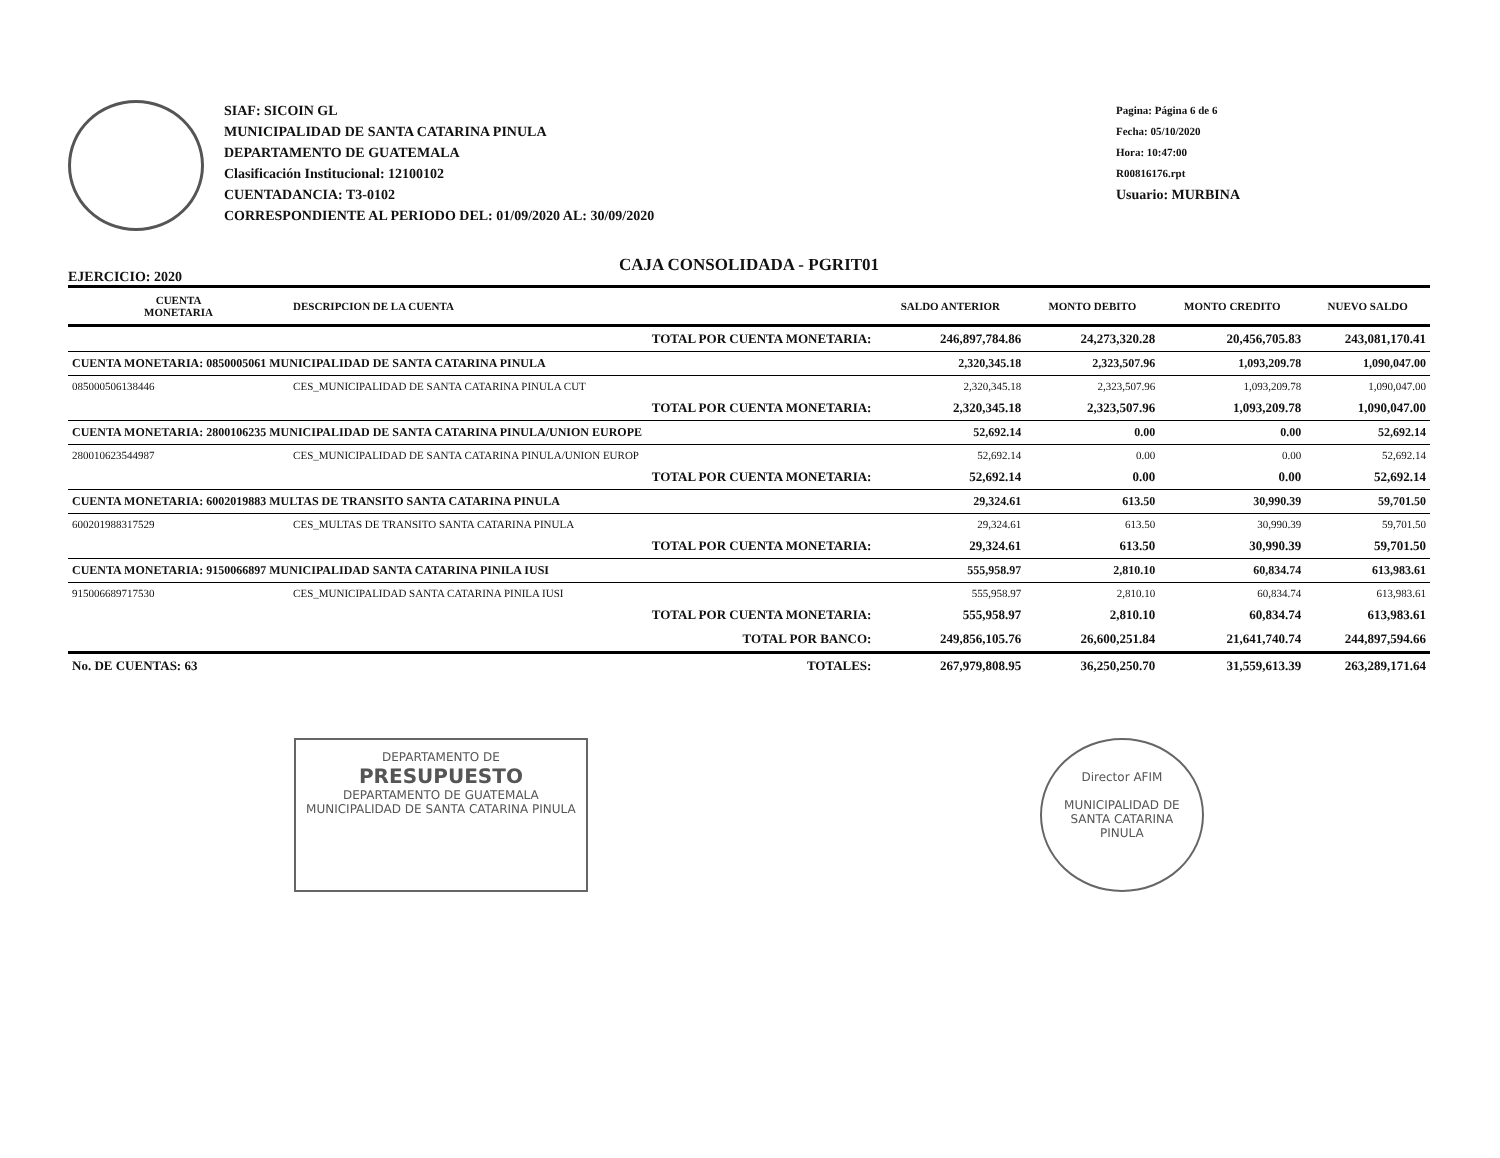SIAF: SICOIN GL
MUNICIPALIDAD DE SANTA CATARINA PINULA
DEPARTAMENTO DE GUATEMALA
Clasificación Institucional: 12100102
CUENTADANCIA: T3-0102
CORRESPONDIENTE AL PERIODO DEL: 01/09/2020 AL: 30/09/2020
Pagina: Página 6 de 6
Fecha: 05/10/2020
Hora: 10:47:00
R00816176.rpt
Usuario: MURBINA
CAJA CONSOLIDADA - PGRIT01
EJERCICIO: 2020
| CUENTA MONETARIA | DESCRIPCION DE LA CUENTA | SALDO ANTERIOR | MONTO DEBITO | MONTO CREDITO | NUEVO SALDO |
| --- | --- | --- | --- | --- | --- |
| | TOTAL POR CUENTA MONETARIA: | 246,897,784.86 | 24,273,320.28 | 20,456,705.83 | 243,081,170.41 |
| CUENTA MONETARIA: 0850005061 MUNICIPALIDAD DE SANTA CATARINA PINULA | | 2,320,345.18 | 2,323,507.96 | 1,093,209.78 | 1,090,047.00 |
| 085000506138446 | CES_MUNICIPALIDAD DE SANTA CATARINA PINULA CUT | 2,320,345.18 | 2,323,507.96 | 1,093,209.78 | 1,090,047.00 |
| | TOTAL POR CUENTA MONETARIA: | 2,320,345.18 | 2,323,507.96 | 1,093,209.78 | 1,090,047.00 |
| CUENTA MONETARIA: 2800106235 MUNICIPALIDAD DE SANTA CATARINA PINULA/UNION EUROPE | | 52,692.14 | 0.00 | 0.00 | 52,692.14 |
| 280010623544987 | CES_MUNICIPALIDAD DE SANTA CATARINA PINULA/UNION EUROP | 52,692.14 | 0.00 | 0.00 | 52,692.14 |
| | TOTAL POR CUENTA MONETARIA: | 52,692.14 | 0.00 | 0.00 | 52,692.14 |
| CUENTA MONETARIA: 6002019883 MULTAS DE TRANSITO SANTA CATARINA PINULA | | 29,324.61 | 613.50 | 30,990.39 | 59,701.50 |
| 600201988317529 | CES_MULTAS DE TRANSITO SANTA CATARINA PINULA | 29,324.61 | 613.50 | 30,990.39 | 59,701.50 |
| | TOTAL POR CUENTA MONETARIA: | 29,324.61 | 613.50 | 30,990.39 | 59,701.50 |
| CUENTA MONETARIA: 9150066897 MUNICIPALIDAD SANTA CATARINA PINILA IUSI | | 555,958.97 | 2,810.10 | 60,834.74 | 613,983.61 |
| 915006689717530 | CES_MUNICIPALIDAD SANTA CATARINA PINILA IUSI | 555,958.97 | 2,810.10 | 60,834.74 | 613,983.61 |
| | TOTAL POR CUENTA MONETARIA: | 555,958.97 | 2,810.10 | 60,834.74 | 613,983.61 |
| | TOTAL POR BANCO: | 249,856,105.76 | 26,600,251.84 | 21,641,740.74 | 244,897,594.66 |
| No. DE CUENTAS: 63 | TOTALES: | 267,979,808.95 | 36,250,250.70 | 31,559,613.39 | 263,289,171.64 |
DEPARTAMENTO DE
PRESUPUESTO
DEPARTAMENTO DE GUATEMALA
MUNICIPALIDAD DE SANTA CATARINA PINULA
Director AFIM
MUNICIPALIDAD DE
SANTA CATARINA PINULA